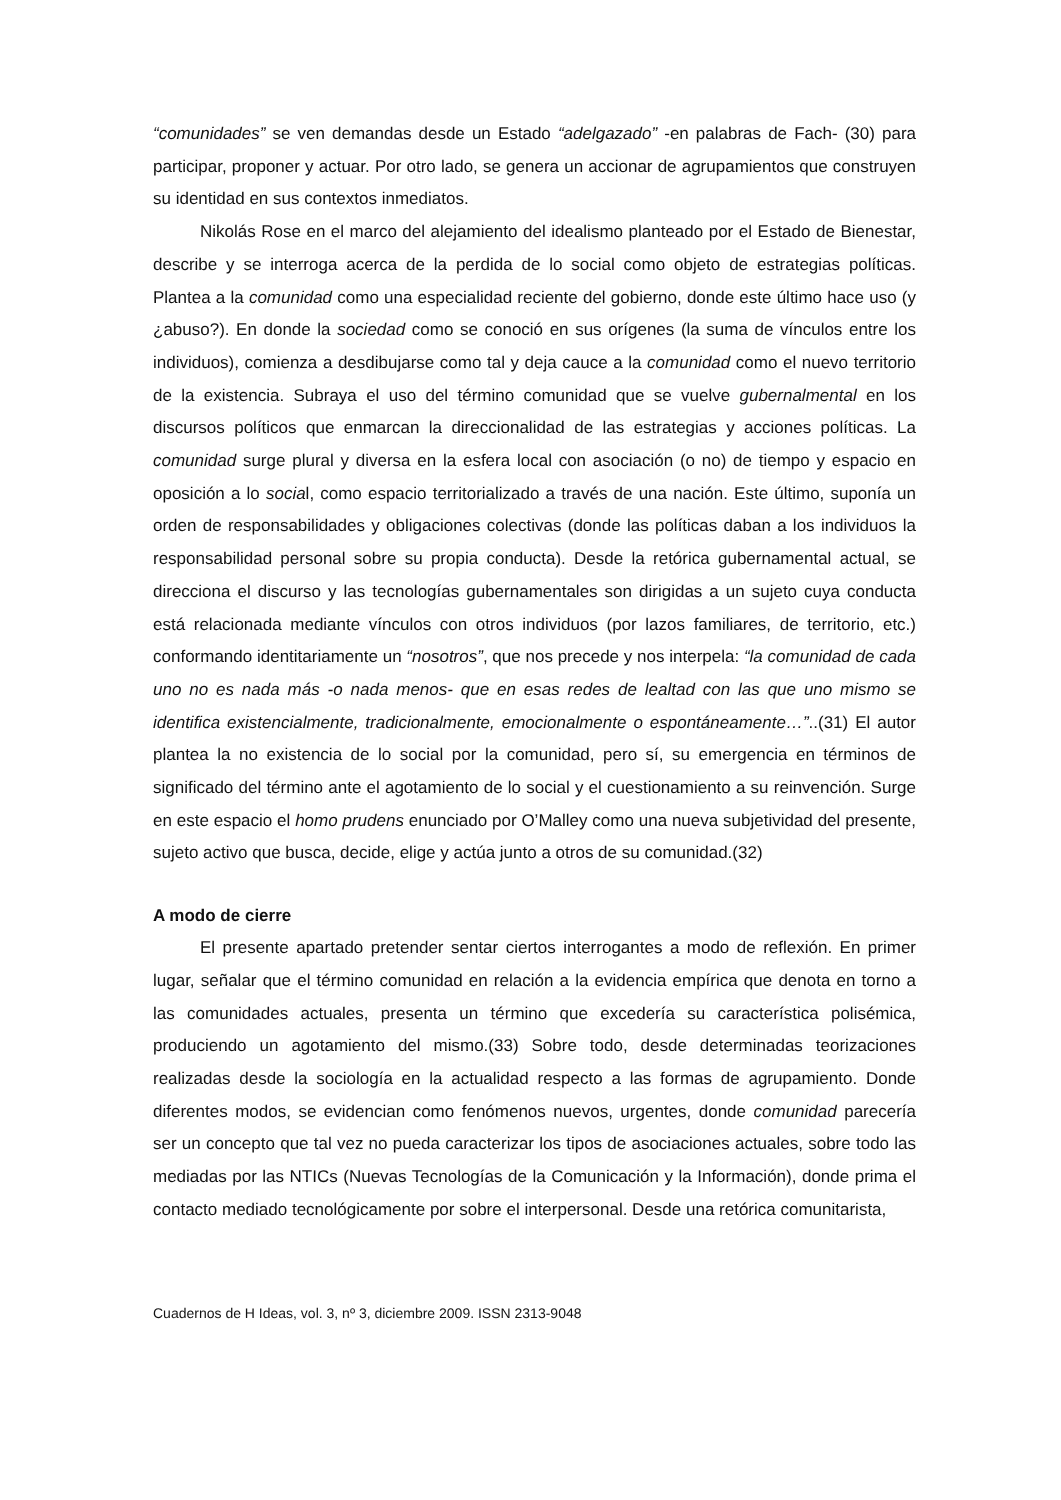“comunidades” se ven demandas desde un Estado “adelgazado” -en palabras de Fach- (30) para participar, proponer y actuar. Por otro lado, se genera un accionar de agrupamientos que construyen su identidad en sus contextos inmediatos.
Nikolás Rose en el marco del alejamiento del idealismo planteado por el Estado de Bienestar, describe y se interroga acerca de la perdida de lo social como objeto de estrategias políticas. Plantea a la comunidad como una especialidad reciente del gobierno, donde este último hace uso (y ¿abuso?). En donde la sociedad como se conoció en sus orígenes (la suma de vínculos entre los individuos), comienza a desdibujarse como tal y deja cauce a la comunidad como el nuevo territorio de la existencia. Subraya el uso del término comunidad que se vuelve gubernalmental en los discursos políticos que enmarcan la direccionalidad de las estrategias y acciones políticas. La comunidad surge plural y diversa en la esfera local con asociación (o no) de tiempo y espacio en oposición a lo social, como espacio territorializado a través de una nación. Este último, suponía un orden de responsabilidades y obligaciones colectivas (donde las políticas daban a los individuos la responsabilidad personal sobre su propia conducta). Desde la retórica gubernamental actual, se direcciona el discurso y las tecnologías gubernamentales son dirigidas a un sujeto cuya conducta está relacionada mediante vínculos con otros individuos (por lazos familiares, de territorio, etc.) conformando identitariamente un “nosotros”, que nos precede y nos interpela: “la comunidad de cada uno no es nada más -o nada menos- que en esas redes de lealtad con las que uno mismo se identifica existencialmente, tradicionalmente, emocionalmente o espontáneamente…”..(31) El autor plantea la no existencia de lo social por la comunidad, pero sí, su emergencia en términos de significado del término ante el agotamiento de lo social y el cuestionamiento a su reinvención. Surge en este espacio el homo prudens enunciado por O’Malley como una nueva subjetividad del presente, sujeto activo que busca, decide, elige y actúa junto a otros de su comunidad.(32)
A modo de cierre
El presente apartado pretender sentar ciertos interrogantes a modo de reflexión. En primer lugar, señalar que el término comunidad en relación a la evidencia empírica que denota en torno a las comunidades actuales, presenta un término que excedería su característica polisémica, produciendo un agotamiento del mismo.(33) Sobre todo, desde determinadas teorizaciones realizadas desde la sociología en la actualidad respecto a las formas de agrupamiento. Donde diferentes modos, se evidencian como fenómenos nuevos, urgentes, donde comunidad parecería ser un concepto que tal vez no pueda caracterizar los tipos de asociaciones actuales, sobre todo las mediadas por las NTICs (Nuevas Tecnologías de la Comunicación y la Información), donde prima el contacto mediado tecnológicamente por sobre el interpersonal. Desde una retórica comunitarista,
Cuadernos de H Ideas, vol. 3, nº 3, diciembre 2009. ISSN 2313-9048